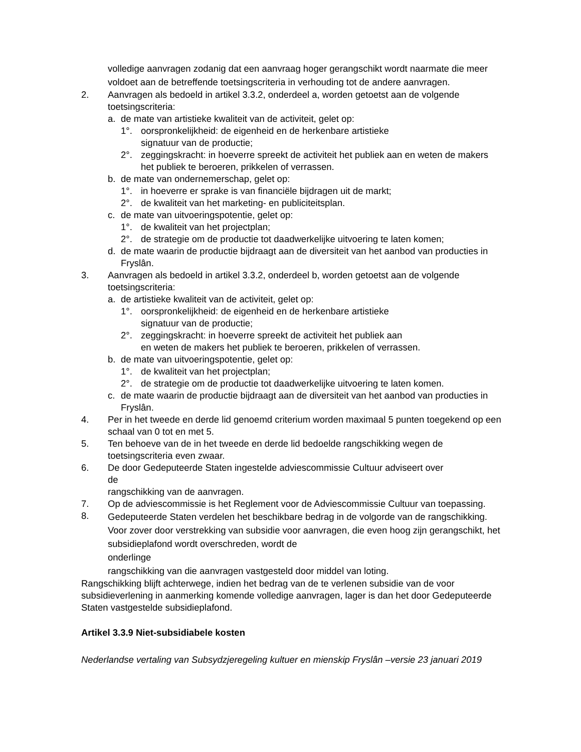volledige aanvragen zodanig dat een aanvraag hoger gerangschikt wordt naarmate die meer voldoet aan de betreffende toetsingscriteria in verhouding tot de andere aanvragen.
2. Aanvragen als bedoeld in artikel 3.3.2, onderdeel a, worden getoetst aan de volgende toetsingscriteria:
a. de mate van artistieke kwaliteit van de activiteit, gelet op:
1°. oorspronkelijkheid: de eigenheid en de herkenbare artistieke
signatuur van de productie;
2°. zeggingskracht: in hoeverre spreekt de activiteit het publiek aan en weten de makers het publiek te beroeren, prikkelen of verrassen.
b. de mate van ondernemerschap, gelet op:
1°. in hoeverre er sprake is van financiële bijdragen uit de markt;
2°. de kwaliteit van het marketing- en publiciteitsplan.
c. de mate van uitvoeringspotentie, gelet op:
1°. de kwaliteit van het projectplan;
2°. de strategie om de productie tot daadwerkelijke uitvoering te laten komen;
d. de mate waarin de productie bijdraagt aan de diversiteit van het aanbod van producties in Fryslân.
3. Aanvragen als bedoeld in artikel 3.3.2, onderdeel b, worden getoetst aan de volgende toetsingscriteria:
a. de artistieke kwaliteit van de activiteit, gelet op:
1°. oorspronkelijkheid: de eigenheid en de herkenbare artistieke
signatuur van de productie;
2°. zeggingskracht: in hoeverre spreekt de activiteit het publiek aan
en weten de makers het publiek te beroeren, prikkelen of verrassen.
b. de mate van uitvoeringspotentie, gelet op:
1°. de kwaliteit van het projectplan;
2°. de strategie om de productie tot daadwerkelijke uitvoering te laten komen.
c. de mate waarin de productie bijdraagt aan de diversiteit van het aanbod van producties in Fryslân.
4. Per in het tweede en derde lid genoemd criterium worden maximaal 5 punten toegekend op een schaal van 0 tot en met 5.
5. Ten behoeve van de in het tweede en derde lid bedoelde rangschikking wegen de toetsingscriteria even zwaar.
6. De door Gedeputeerde Staten ingestelde adviescommissie Cultuur adviseert over
de
rangschikking van de aanvragen.
7. Op de adviescommissie is het Reglement voor de Adviescommissie Cultuur van toepassing.
8. Gedeputeerde Staten verdelen het beschikbare bedrag in de volgorde van de rangschikking. Voor zover door verstrekking van subsidie voor aanvragen, die even hoog zijn gerangschikt, het subsidieplafond wordt overschreden, wordt de
onderlinge
rangschikking van die aanvragen vastgesteld door middel van loting.
Rangschikking blijft achterwege, indien het bedrag van de te verlenen subsidie van de voor subsidieverlening in aanmerking komende volledige aanvragen, lager is dan het door Gedeputeerde Staten vastgestelde subsidieplafond.
Artikel 3.3.9 Niet-subsidiabele kosten
Nederlandse vertaling van Subsydzjeregeling kultuer en mienskip Fryslân –versie 23 januari 2019